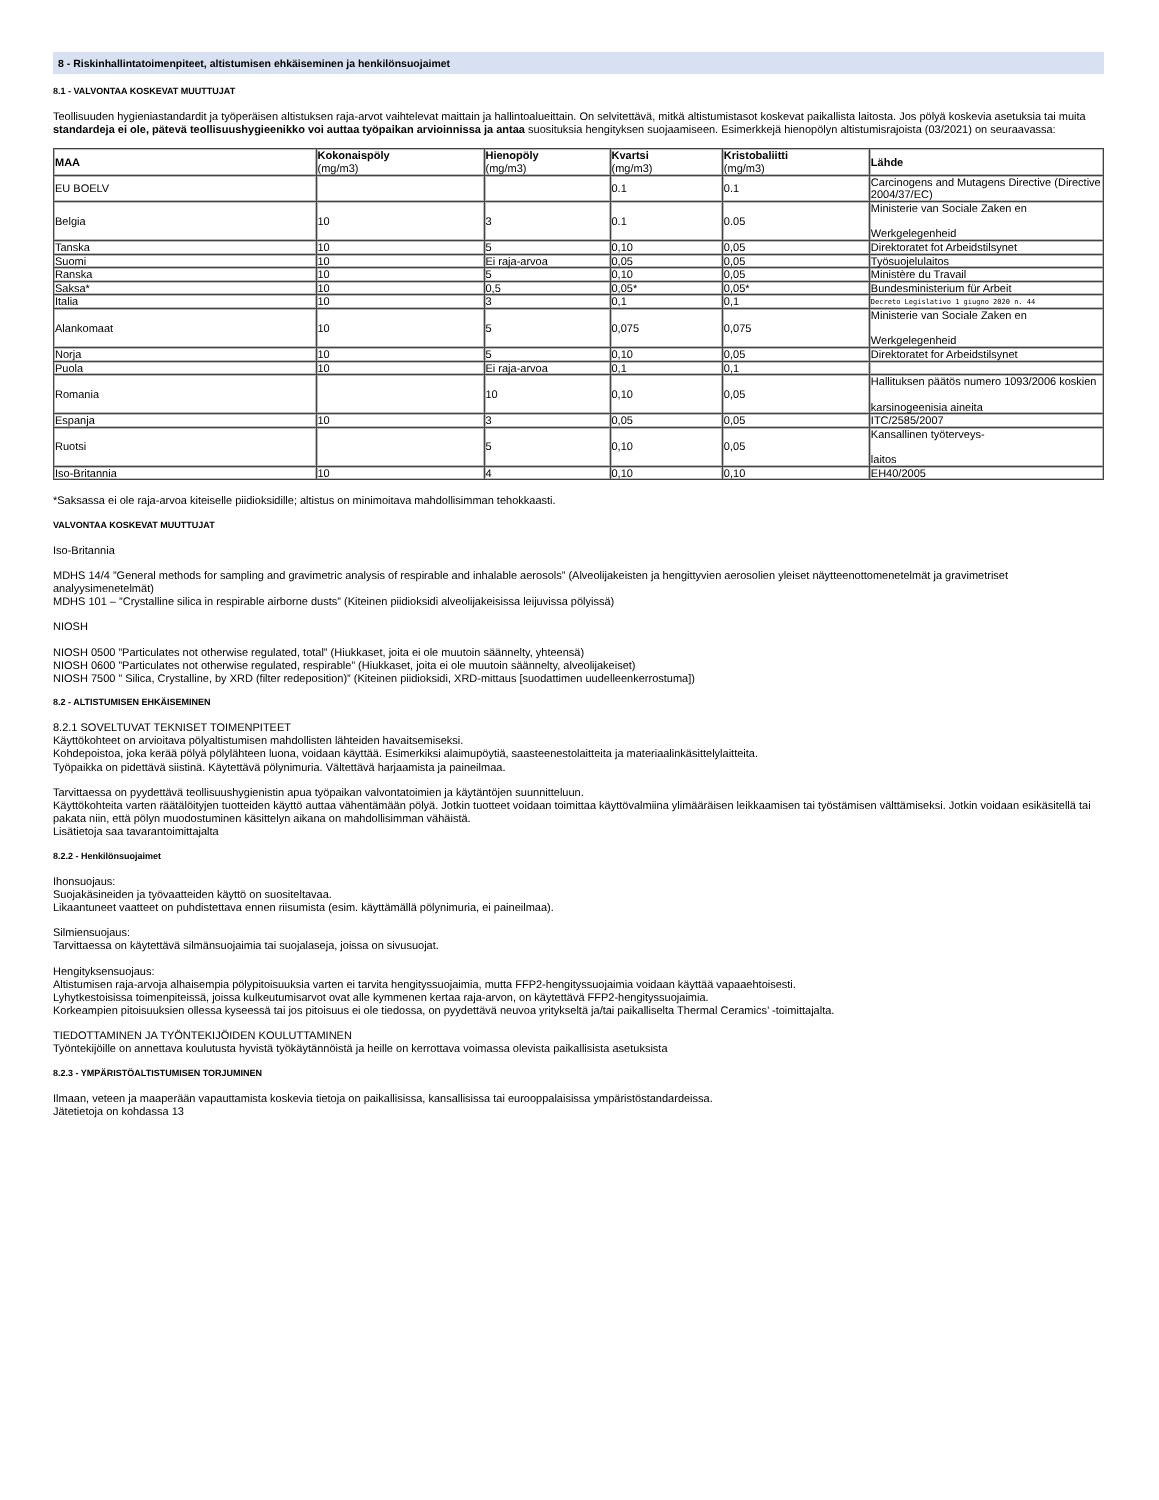8 - Riskinhallintatoimenpiteet, altistumisen ehkäiseminen ja henkilönsuojaimet
8.1 - VALVONTAA KOSKEVAT MUUTTUJAT
Teollisuuden hygieniastandardit ja työperäisen altistuksen raja-arvot vaihtelevat maittain ja hallintoalueittain. On selvitettävä, mitkä altistumistasot koskevat paikallista laitosta. Jos pölyä koskevia asetuksia tai muita standardeja ei ole, pätevä teollisuushygieenikko voi auttaa työpaikan arvioinnissa ja antaa suosituksia hengityksen suojaamiseen. Esimerkkejä hienopölyn altistumisrajoista (03/2021) on seuraavassa:
| MAA | Kokonaispöly (mg/m3) | Hienopöly (mg/m3) | Kvartsi (mg/m3) | Kristobaliitti (mg/m3) | Lähde |
| --- | --- | --- | --- | --- | --- |
| EU BOELV | | | 0.1 | 0.1 | Carcinogens and Mutagens Directive (Directive 2004/37/EC) |
| Belgia | 10 | 3 | 0.1 | 0.05 | Ministerie van Sociale Zaken en Werkgelegenheid |
| Tanska | 10 | 5 | 0,10 | 0,05 | Direktoratet fot Arbeidstilsynet |
| Suomi | 10 | Ei raja-arvoa | 0,05 | 0,05 | Työsuojelulaitos |
| Ranska | 10 | 5 | 0,10 | 0,05 | Ministère du Travail |
| Saksa* | 10 | 0,5 | 0,05* | 0,05* | Bundesministerium für Arbeit |
| Italia | 10 | 3 | 0,1 | 0,1 | Decreto Legislativo 1 giugno 2020 n. 44 |
| Alankomaat | 10 | 5 | 0,075 | 0,075 | Ministerie van Sociale Zaken en Werkgelegenheid |
| Norja | 10 | 5 | 0,10 | 0,05 | Direktoratet for Arbeidstilsynet |
| Puola | 10 | Ei raja-arvoa | 0,1 | 0,1 | |
| Romania | | 10 | 0,10 | 0,05 | Hallituksen päätös numero 1093/2006 koskien karsinogeenisia aineita |
| Espanja | 10 | 3 | 0,05 | 0,05 | ITC/2585/2007 |
| Ruotsi | | 5 | 0,10 | 0,05 | Kansallinen työterveys- laitos |
| Iso-Britannia | 10 | 4 | 0,10 | 0,10 | EH40/2005 |
*Saksassa ei ole raja-arvoa kiteiselle piidioksidille; altistus on minimoitava mahdollisimman tehokkaasti.
VALVONTAA KOSKEVAT MUUTTUJAT
Iso-Britannia
MDHS 14/4 ”General methods for sampling and gravimetric analysis of respirable and inhalable aerosols” (Alveolijakeisten ja hengittyvien aerosolien yleiset näytteenottomenetelmät ja gravimetriset analyysimenetelmät)
MDHS 101 – ”Crystalline silica in respirable airborne dusts” (Kiteinen piidioksidi alveolijakeisissa leijuvissa pölyissä)
NIOSH
NIOSH 0500 ”Particulates not otherwise regulated, total” (Hiukkaset, joita ei ole muutoin säännelty, yhteensä)
NIOSH 0600 ”Particulates not otherwise regulated, respirable” (Hiukkaset, joita ei ole muutoin säännelty, alveolijakeiset)
NIOSH 7500 ” Silica, Crystalline, by XRD (filter redeposition)” (Kiteinen piidioksidi, XRD-mittaus [suodattimen uudelleenkerrostuma])
8.2 - ALTISTUMISEN EHKÄISEMINEN
8.2.1 SOVELTUVAT TEKNISET TOIMENPITEET
Käyttökohteet on arvioitava pölyaltistumisen mahdollisten lähteiden havaitsemiseksi.
Kohdepoistoa, joka kerää pölyä pölylähteen luona, voidaan käyttää. Esimerkiksi alaimupöytiä, saasteenestolaitteita ja materiaalinkäsittelylaitteita.
Työpaikka on pidettävä siistinä. Käytettävä pölynimuria. Vältettävä harjaamista ja paineilmaa.
Tarvittaessa on pyydettävä teollisuushygienistin apua työpaikan valvontatoimien ja käytäntöjen suunnitteluun.
Käyttökohteita varten räätälöityjen tuotteiden käyttö auttaa vähentämään pölyä. Jotkin tuotteet voidaan toimittaa käyttövalmiina ylimääräisen leikkaamisen tai työstämisen välttämiseksi. Jotkin voidaan esikäsitellä tai pakata niin, että pölyn muodostuminen käsittelyn aikana on mahdollisimman vähäistä.
Lisätietoja saa tavarantoimittajalta
8.2.2 - Henkilönsuojaimet
Ihonsuojaus:
Suojakäsineiden ja työvaatteiden käyttö on suositeltavaa.
Likaantuneet vaatteet on puhdistettava ennen riisumista (esim. käyttämällä pölynimuria, ei paineilmaa).
Silmiensuojaus:
Tarvittaessa on käytettävä silmänsuojaimia tai suojalaseja, joissa on sivusuojat.
Hengityksensuojaus:
Altistumisen raja-arvoja alhaisempia pölypitoisuuksia varten ei tarvita hengityssuojaimia, mutta FFP2-hengityssuojaimia voidaan käyttää vapaaehtoisesti.
Lyhytkestoisissa toimenpiteissä, joissa kulkeutumisarvot ovat alle kymmenen kertaa raja-arvon, on käytettävä FFP2-hengityssuojaimia.
Korkeampien pitoisuuksien ollessa kyseessä tai jos pitoisuus ei ole tiedossa, on pyydettävä neuvoa yritykseltä ja/tai paikalliselta Thermal Ceramics’ -toimittajalta.
TIEDOTTAMINEN JA TYÖNTEKIJÖIDEN KOULUTTAMINEN
Työntekijöille on annettava koulutusta hyvistä työkäytännöistä ja heille on kerrottava voimassa olevista paikallisista asetuksista
8.2.3 - YMPÄRISTÖALTISTUMISEN TORJUMINEN
Ilmaan, veteen ja maaperään vapauttamista koskevia tietoja on paikallisissa, kansallisissa tai eurooppalaisissa ympäristöstandardeissa.
Jätetietoja on kohdassa 13